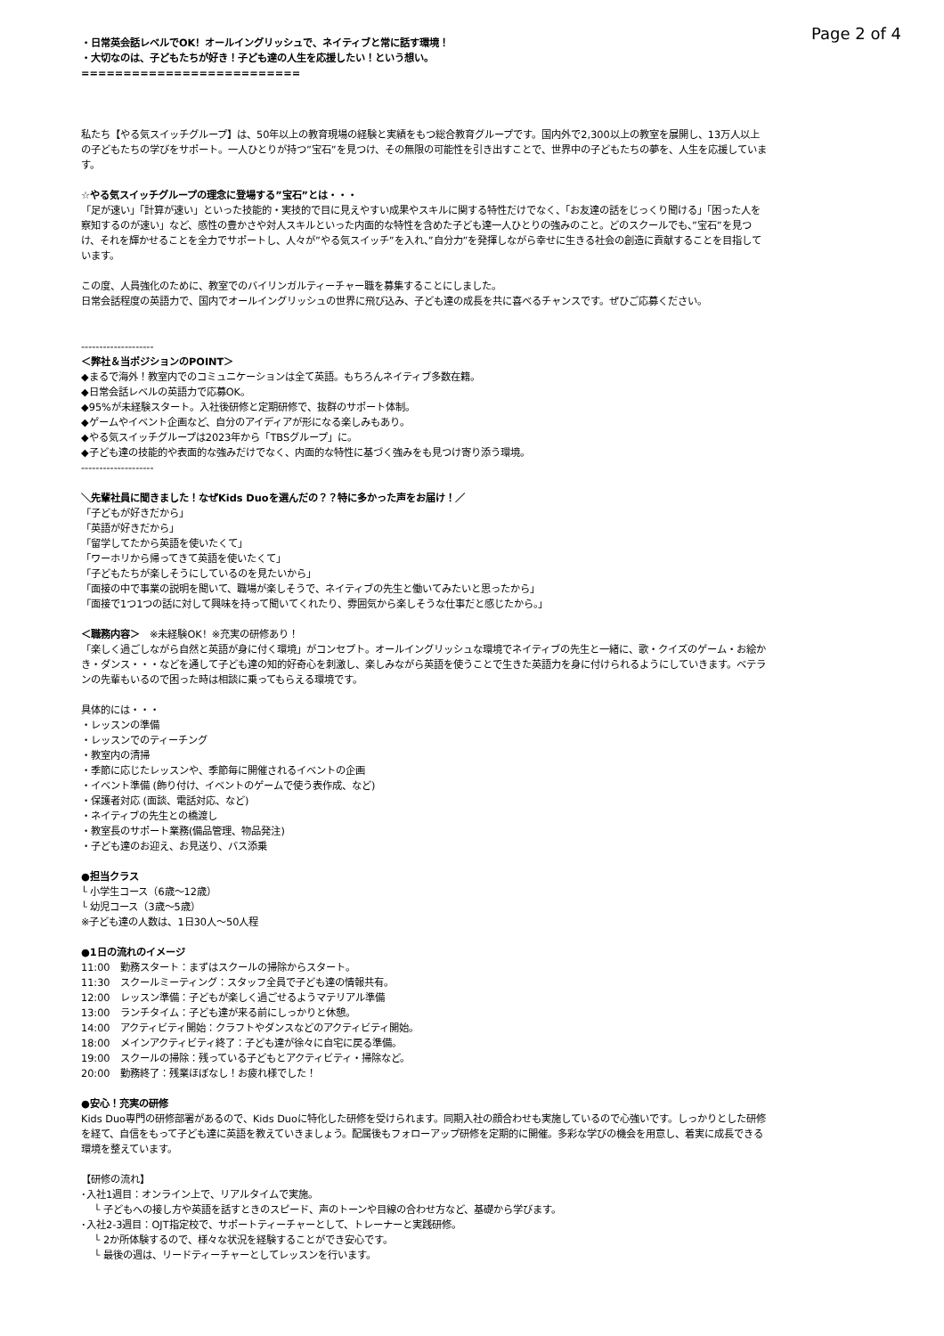Page 2 of 4
・日常英会話レベルでOK！オールイングリッシュで、ネイティブと常に話す環境！
・大切なのは、子どもたちが好き！子ども達の人生を応援したい！という想い。
==========================
私たち【やる気スイッチグループ】は、50年以上の教育現場の経験と実績をもつ総合教育グループです。国内外で2,300以上の教室を展開し、13万人以上の子どもたちの学びをサポート。一人ひとりが持つ”宝石”を見つけ、その無限の可能性を引き出すことで、世界中の子どもたちの夢を、人生を応援しています。
☆やる気スイッチグループの理念に登場する”宝石”とは・・・
「足が速い」「計算が速い」といった技能的・実技的で目に見えやすい成果やスキルに関する特性だけでなく、「お友達の話をじっくり聞ける」「困った人を察知するのが速い」など、感性の豊かさや対人スキルといった内面的な特性を含めた子ども達一人ひとりの強みのこと。どのスクールでも、”宝石”を見つけ、それを輝かせることを全力でサポートし、人々が”やる気スイッチ”を入れ、”自分力”を発揮しながら幸せに生きる社会の創造に貢献することを目指しています。
この度、人員強化のために、教室でのバイリンガルティーチャー職を募集することにしました。
日常会話程度の英語力で、国内でオールイングリッシュの世界に飛び込み、子ども達の成長を共に喜べるチャンスです。ぜひご応募ください。
--------------------
＜弊社＆当ポジションのPOINT＞
◆まるで海外！教室内でのコミュニケーションは全て英語。もちろんネイティブ多数在籍。
◆日常会話レベルの英語力で応募OK。
◆95%が未経験スタート。入社後研修と定期研修で、抜群のサポート体制。
◆ゲームやイベント企画など、自分のアイディアが形になる楽しみもあり。
◆やる気スイッチグループは2023年から「TBSグループ」に。
◆子ども達の技能的や表面的な強みだけでなく、内面的な特性に基づく強みをも見つけ寄り添う環境。
--------------------
＼先輩社員に聞きました！なぜKids Duoを選んだの？？特に多かった声をお届け！／
「子どもが好きだから」
「英語が好きだから」
「留学してたから英語を使いたくて」
「ワーホリから帰ってきて英語を使いたくて」
「子どもたちが楽しそうにしているのを見たいから」
「面接の中で事業の説明を聞いて、職場が楽しそうで、ネイティブの先生と働いてみたいと思ったから」
「面接で1つ1つの話に対して興味を持って聞いてくれたり、雰囲気から楽しそうな仕事だと感じたから。」
＜職務内容＞　※未経験OK！※充実の研修あり！
「楽しく過ごしながら自然と英語が身に付く環境」がコンセプト。オールイングリッシュな環境でネイティブの先生と一緒に、歌・クイズのゲーム・お絵かき・ダンス・・・などを通して子ども達の知的好奇心を刺激し、楽しみながら英語を使うことで生きた英語力を身に付けられるようにしていきます。ベテランの先輩もいるので困った時は相談に乗ってもらえる環境です。
具体的には・・・
・レッスンの準備
・レッスンでのティーチング
・教室内の清掃
・季節に応じたレッスンや、季節毎に開催されるイベントの企画
・イベント準備 (飾り付け、イベントのゲームで使う表作成、など)
・保護者対応 (面談、電話対応、など)
・ネイティブの先生との橋渡し
・教室長のサポート業務(備品管理、物品発注)
・子ども達のお迎え、お見送り、バス添乗
●担当クラス
└ 小学生コース（6歳〜12歳）
└ 幼児コース（3歳〜5歳）
※子ども達の人数は、1日30人〜50人程
●1日の流れのイメージ
11:00　勤務スタート：まずはスクールの掃除からスタート。
11:30　スクールミーティング：スタッフ全員で子ども達の情報共有。
12:00　レッスン準備：子どもが楽しく過ごせるようマテリアル準備
13:00　ランチタイム：子ども達が来る前にしっかりと休憩。
14:00　アクティビティ開始：クラフトやダンスなどのアクティビティ開始。
18:00　メインアクティビティ終了：子ども達が徐々に自宅に戻る準備。
19:00　スクールの掃除：残っている子どもとアクティビティ・掃除など。
20:00　勤務終了：残業ほぼなし！お疲れ様でした！
●安心！充実の研修
Kids Duo専門の研修部署があるので、Kids Duoに特化した研修を受けられます。同期入社の顔合わせも実施しているので心強いです。しっかりとした研修を経て、自信をもって子ども達に英語を教えていきましょう。配属後もフォローアップ研修を定期的に開催。多彩な学びの機会を用意し、着実に成長できる環境を整えています。
【研修の流れ】
･入社1週目：オンライン上で、リアルタイムで実施。
　 └ 子どもへの接し方や英語を話すときのスピード、声のトーンや目線の合わせ方など、基礎から学びます。
･入社2-3週目：OJT指定校で、サポートティーチャーとして、トレーナーと実践研修。
　 └ 2か所体験するので、様々な状況を経験することができ安心です。
　 └ 最後の週は、リードティーチャーとしてレッスンを行います。